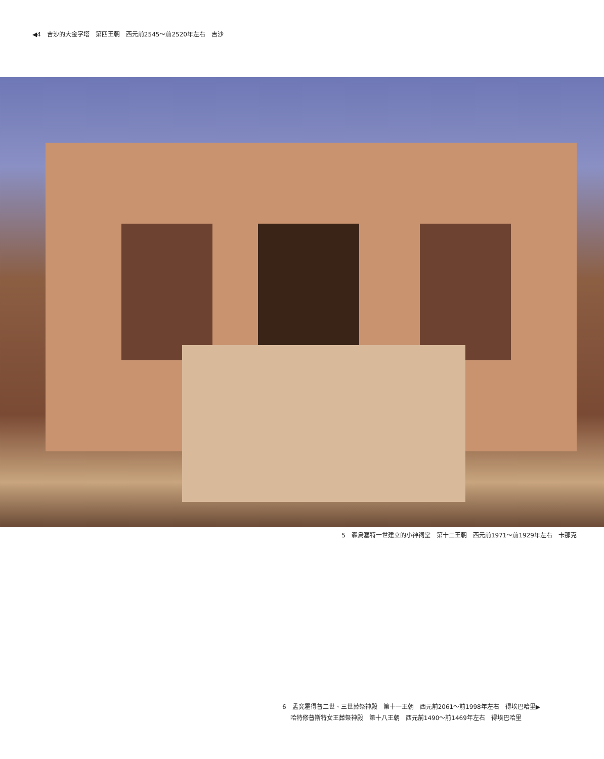◀4　吉沙的大金字塔　第四王朝　西元前2545～前2520年左右　吉沙
5　森烏塞特一世建立的小神祠堂　第十二王朝　西元前1971～前1929年左右　卡那克
6　孟究霍得普二世、三世葬祭神殿　第十一王朝　西元前2061～前1998年左右　得埃巴哈里▶
　 哈特修普斯特女王葬祭神殿　第十八王朝　西元前1490～前1469年左右　得埃巴哈里